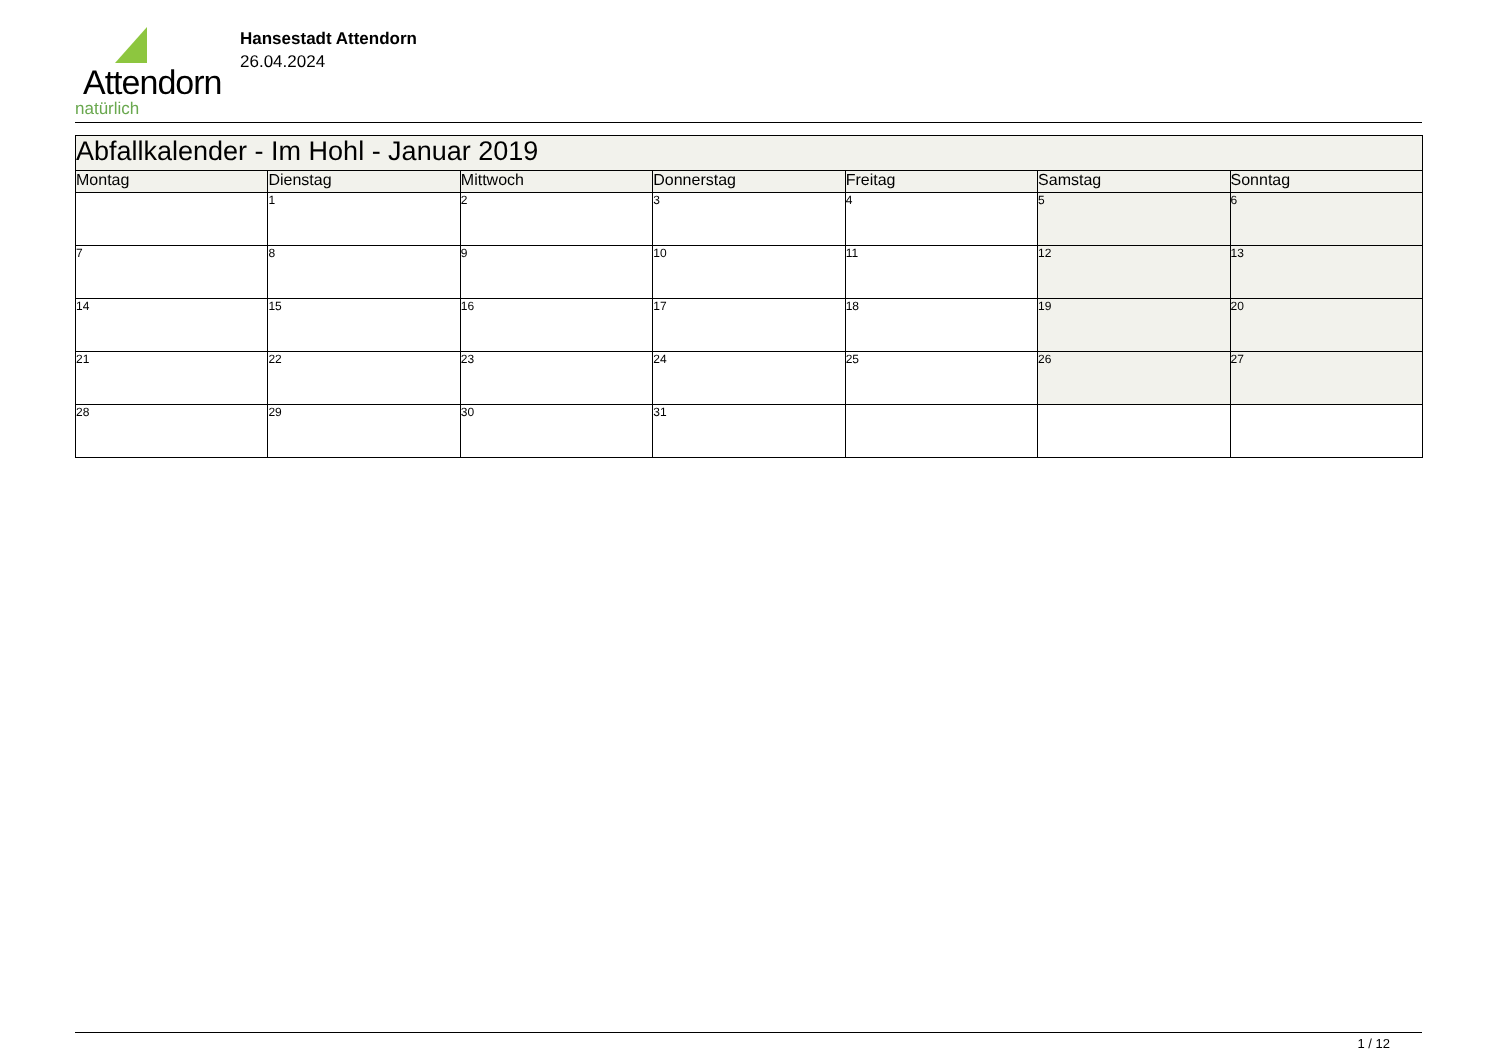Attendorn
natürlich
Hansestadt Attendorn
26.04.2024
| Abfallkalender - Im Hohl - Januar 2019 | | | | | | |
| --- | --- | --- | --- | --- | --- | --- |
| Montag | Dienstag | Mittwoch | Donnerstag | Freitag | Samstag | Sonntag |
| | 1 | 2 | 3 | 4 | 5 | 6 |
| 7 | 8 | 9 | 10 | 11 | 12 | 13 |
| 14 | 15 | 16 | 17 | 18 | 19 | 20 |
| 21 | 22 | 23 | 24 | 25 | 26 | 27 |
| 28 | 29 | 30 | 31 | | | |
1 / 12